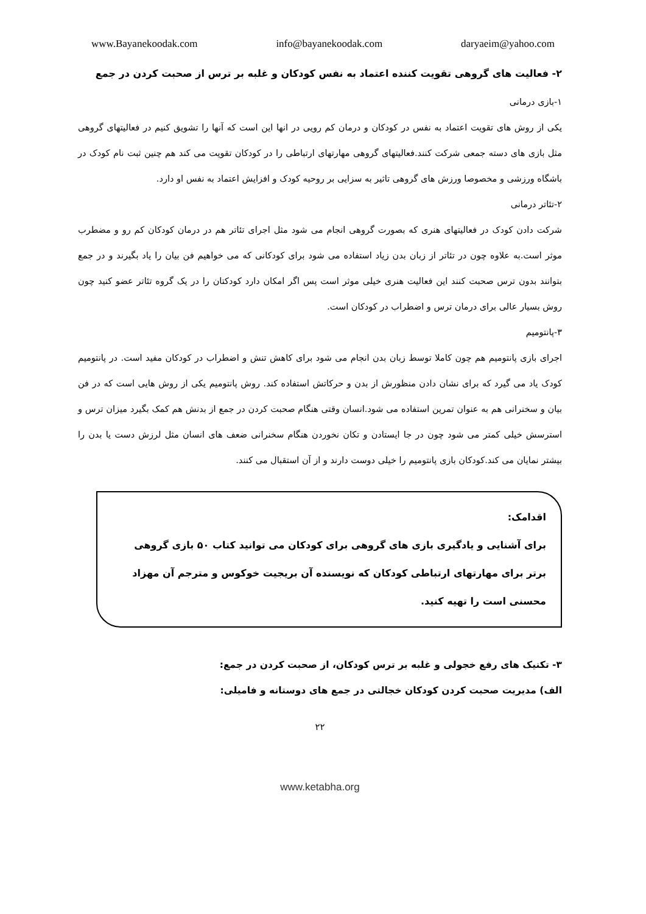www.Bayanekoodak.com info@bayanekoodak.com daryaeim@yahoo.com
۲- فعالیت های گروهی تقویت کننده اعتماد به نفس کودکان و غلبه بر ترس از صحبت کردن در جمع
۱-بازی درمانی
یکی از روش های تقویت اعتماد به نفس در کودکان و درمان کم رویی در انها این است که آنها را تشویق کنیم در فعالیتهای گروهی مثل بازی های دسته جمعی شرکت کنند.فعالیتهای گروهی مهارتهای ارتباطی را در کودکان تقویت می کند هم چنین ثبت نام کودک در باشگاه ورزشی و مخصوصا ورزش های گروهی تاثیر به سزایی بر روحیه کودک و افزایش اعتماد به نفس او دارد.
۲-تئاتر درمانی
شرکت دادن کودک در فعالیتهای هنری که بصورت گروهی انجام می شود مثل اجرای تئاتر هم در درمان کودکان کم رو و مضطرب موثر است.به علاوه چون در تئاتر از زبان بدن زیاد استفاده می شود برای کودکانی که می خواهیم فن بیان را یاد بگیرند و در جمع بتوانند بدون ترس صحبت کنند این فعالیت هنری خیلی موثر است پس اگر امکان دارد کودکتان را در یک گروه تئاتر عضو کنید چون روش بسیار عالی برای درمان ترس و اضطراب در کودکان است.
۳-پانتومیم
اجرای بازی پانتومیم هم چون کاملا توسط زبان بدن انجام می شود برای کاهش تنش و اضطراب در کودکان مفید است. در پانتومیم کودک یاد می گیرد که برای نشان دادن منظورش از بدن و حرکاتش استفاده کند. روش پانتومیم یکی از روش هایی است که در فن بیان و سخنرانی هم به عنوان تمرین استفاده می شود.انسان وقتی هنگام صحبت کردن در جمع از بدنش هم کمک بگیرد میزان ترس و استرسش خیلی کمتر می شود چون در جا ایستادن و تکان نخوردن هنگام سخنرانی ضعف های انسان مثل لرزش دست یا بدن را بیشتر نمایان می کند.کودکان بازی پانتومیم را خیلی دوست دارند و از آن استقبال می کنند.
اقدامک:
برای آشنایی و یادگیری بازی های گروهی برای کودکان می توانید کتاب ۵۰ بازی گروهی برتر برای مهارتهای ارتباطی کودکان که نویسنده آن بریجیت خوکوس و مترجم آن مهزاد محسنی است را تهیه کنید.
۳- تکنیک های رفع خجولی و غلبه بر ترس کودکان، از صحبت کردن در جمع:
الف) مدیریت صحبت کردن کودکان خجالتی در جمع های دوستانه و فامیلی:
۲۲
www.ketabha.org